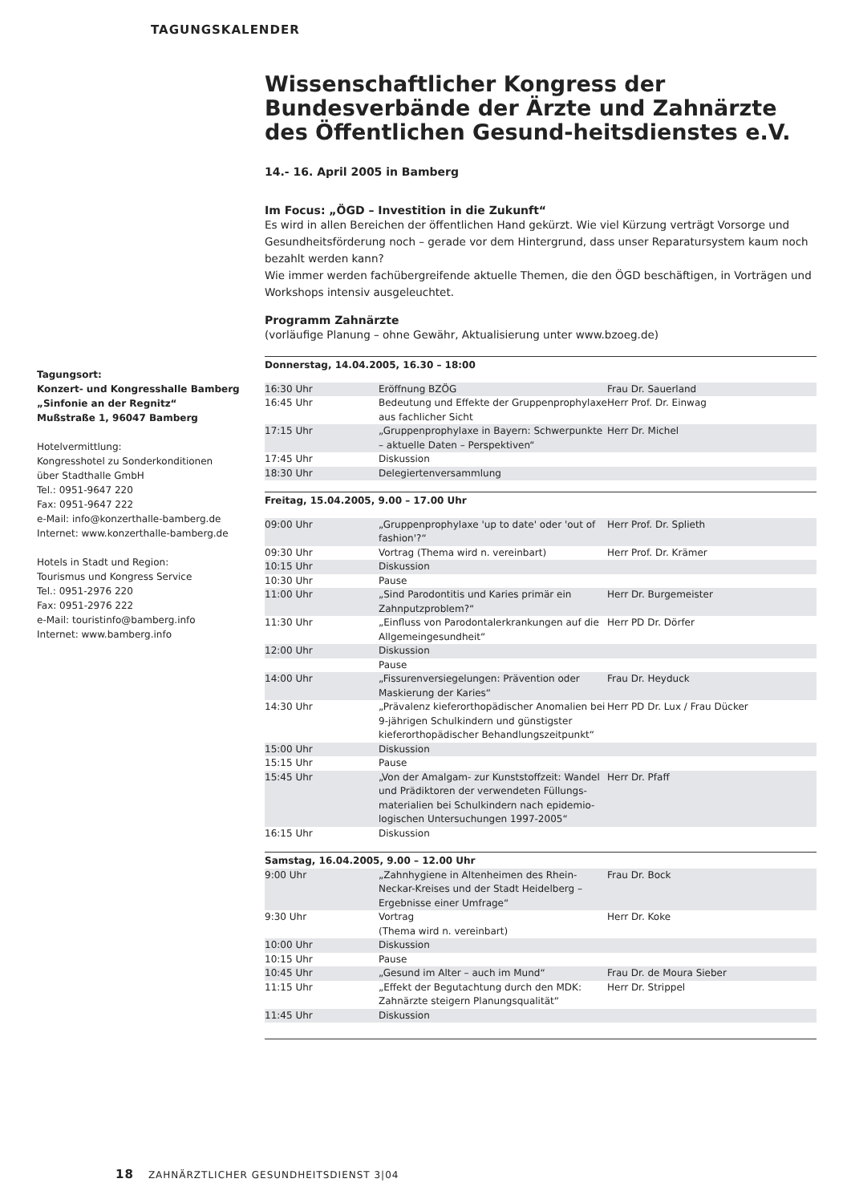TAGUNGSKALENDER
Tagungsort:
Konzert- und Kongresshalle Bamberg
„Sinfonie an der Regnitz“
Mußstraße 1, 96047 Bamberg
Hotelvermittlung:
Kongresshotel zu Sonderkonditionen
über Stadthalle GmbH
Tel.: 0951-9647 220
Fax: 0951-9647 222
e-Mail: info@konzerthalle-bamberg.de
Internet: www.konzerthalle-bamberg.de
Hotels in Stadt und Region:
Tourismus und Kongress Service
Tel.: 0951-2976 220
Fax: 0951-2976 222
e-Mail: touristinfo@bamberg.info
Internet: www.bamberg.info
Wissenschaftlicher Kongress der Bundesverbände der Ärzte und Zahnärzte des Öffentlichen Gesund-heitsdienstes e.V.
14.- 16. April 2005 in Bamberg
Im Focus: „ÖGD – Investition in die Zukunft“
Es wird in allen Bereichen der öffentlichen Hand gekürzt. Wie viel Kürzung verträgt Vorsorge und Gesundheitsförderung noch – gerade vor dem Hintergrund, dass unser Reparatursystem kaum noch bezahlt werden kann?
Wie immer werden fachübergreifende aktuelle Themen, die den ÖGD beschäftigen, in Vorträgen und Workshops intensiv ausgeleuchtet.
Programm Zahnärzte
(vorläufige Planung – ohne Gewähr, Aktualisierung unter www.bzoeg.de)
| Donnerstag, 14.04.2005, 16.30 – 18:00 | | |
| --- | --- | --- |
| 16:30 Uhr | Eröffnung BZÖG | Frau Dr. Sauerland |
| 16:45 Uhr | Bedeutung und Effekte der Gruppenprophylaxe aus fachlicher Sicht | Herr Prof. Dr. Einwag |
| 17:15 Uhr | „Gruppenprophylaxe in Bayern: Schwerpunkte – aktuelle Daten – Perspektiven“ | Herr Dr. Michel |
| 17:45 Uhr | Diskussion | |
| 18:30 Uhr | Delegiertenversammlung | |
| Freitag, 15.04.2005, 9.00 – 17.00 Uhr | | |
| 09:00 Uhr | „Gruppenprophylaxe 'up to date' oder 'out of fashion'?“ | Herr Prof. Dr. Splieth |
| 09:30 Uhr | Vortrag (Thema wird n. vereinbart) | Herr Prof. Dr. Krämer |
| 10:15 Uhr | Diskussion | |
| 10:30 Uhr | Pause | |
| 11:00 Uhr | „Sind Parodontitis und Karies primär ein Zahnputzproblem?“ | Herr Dr. Burgemeister |
| 11:30 Uhr | „Einfluss von Parodontalerkrankungen auf die Allgemeingesundheit“ | Herr PD Dr. Dörfer |
| 12:00 Uhr | Diskussion | |
| | Pause | |
| 14:00 Uhr | „Fissurenversiegelungen: Prävention oder Maskierung der Karies“ | Frau Dr. Heyduck |
| 14:30 Uhr | „Prävalenz kieferorthopädischer Anomalien bei 9-jährigen Schulkindern und günstigster kieferorthopädischer Behandlungszeitpunkt“ | Herr PD Dr. Lux / Frau Dücker |
| 15:00 Uhr | Diskussion | |
| 15:15 Uhr | Pause | |
| 15:45 Uhr | „Von der Amalgam- zur Kunststoffzeit: Wandel und Prädiktoren der verwendeten Füllungs-materialien bei Schulkindern nach epidemio-logischen Untersuchungen 1997-2005“ | Herr Dr. Pfaff |
| 16:15 Uhr | Diskussion | |
| Samstag, 16.04.2005, 9.00 – 12.00 Uhr | | |
| 9:00 Uhr | „Zahnhygiene in Altenheimen des Rhein-Neckar-Kreises und der Stadt Heidelberg – Ergebnisse einer Umfrage“ | Frau Dr. Bock |
| 9:30 Uhr | Vortrag (Thema wird n. vereinbart) | Herr Dr. Koke |
| 10:00 Uhr | Diskussion | |
| 10:15 Uhr | Pause | |
| 10:45 Uhr | „Gesund im Alter – auch im Mund“ | Frau Dr. de Moura Sieber |
| 11:15 Uhr | „Effekt der Begutachtung durch den MDK: Zahnärzte steigern Planungsqualität“ | Herr Dr. Strippel |
| 11:45 Uhr | Diskussion | |
18 ZAHNÄRZTLICHER GESUNDHEITSDIENST 3|04